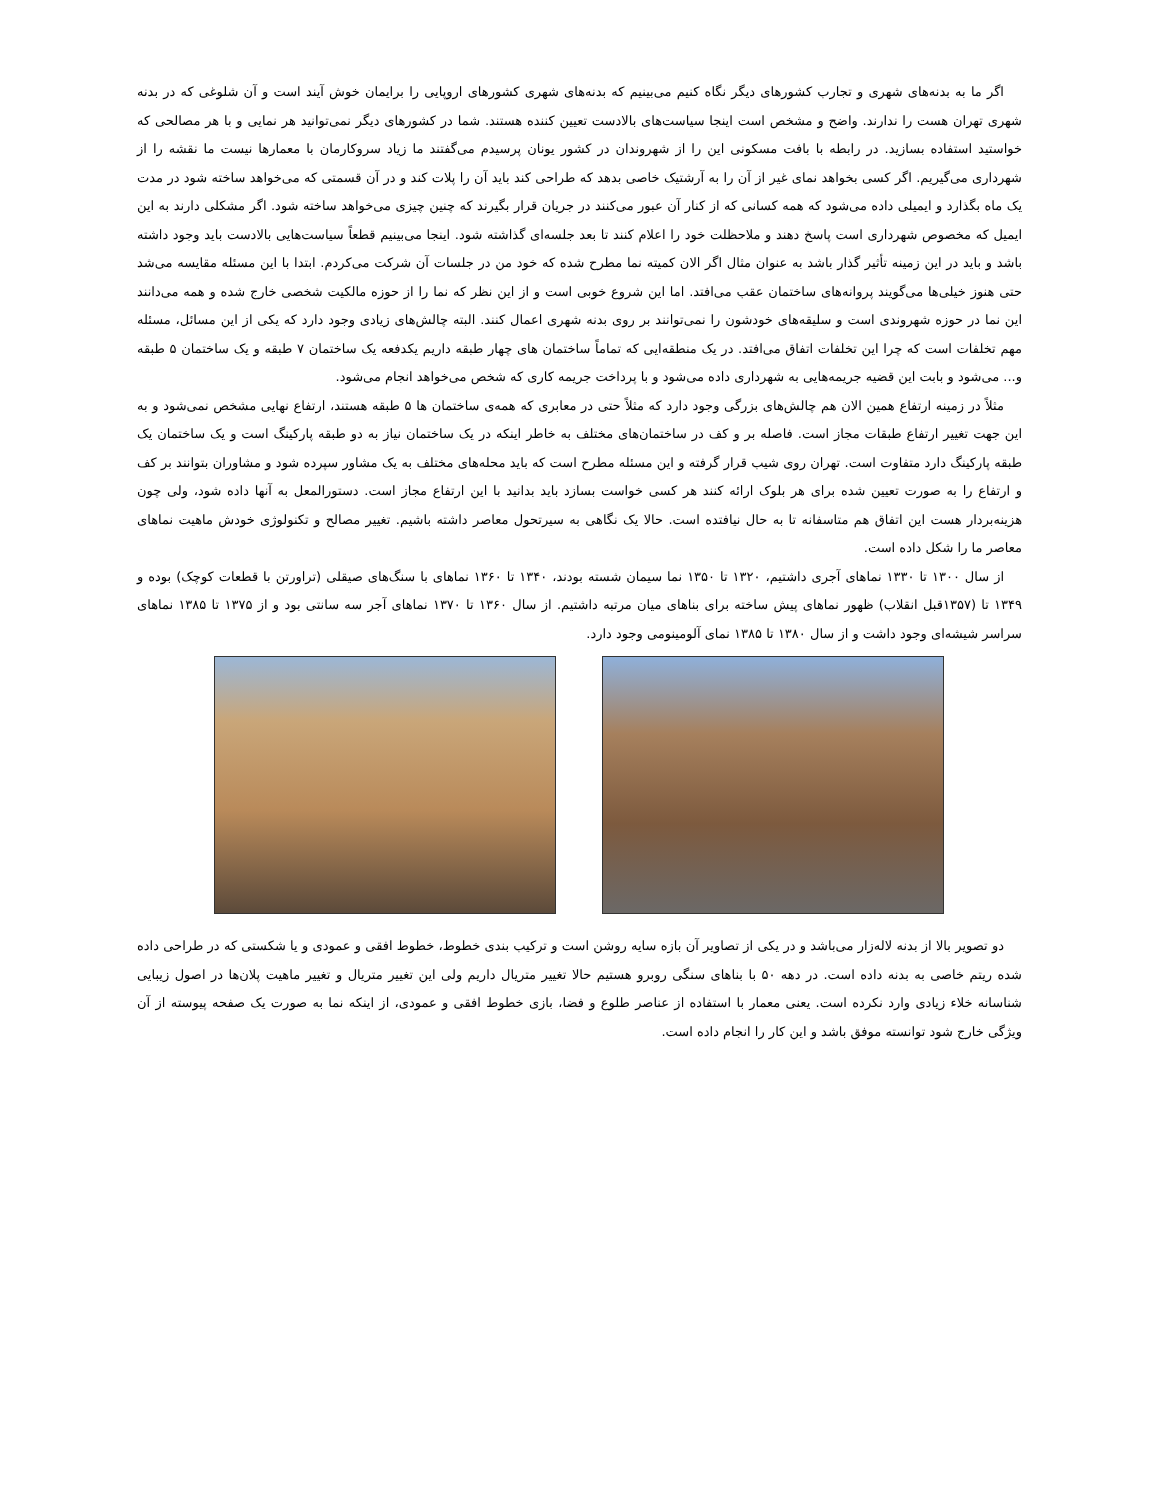اگر ما به بدنه‌های شهری و تجارب کشورهای دیگر نگاه کنیم می‌بینیم که بدنه‌های شهری کشورهای اروپایی را برایمان خوش آیند است و آن شلوغی که در بدنه شهری تهران هست را ندارند. واضح و مشخص است اینجا سیاست‌های بالادست تعیین کننده هستند. شما در کشورهای دیگر نمی‌توانید هر نمایی و با هر مصالحی که خواستید استفاده بسازید. در رابطه با بافت مسکونی این را از شهروندان در کشور یونان پرسیدم می‌گفتند ما زیاد سروکارمان با معمارها نیست ما نقشه را از شهرداری می‌گیریم. اگر کسی بخواهد نمای غیر از آن را به آرشتیک خاصی بدهد که طراحی کند باید آن را پلات کند و در آن قسمتی که می‌خواهد ساخته شود در مدت یک ماه بگذارد و ایمیلی داده می‌شود که همه کسانی که از کنار آن عبور می‌کنند در جریان قرار بگیرند که چنین چیزی می‌خواهد ساخته شود. اگر مشکلی دارند به این ایمیل که مخصوص شهرداری است پاسخ دهند و ملاحظلت خود را اعلام کنند تا بعد جلسه‌ای گذاشته شود. اینجا می‌بینیم قطعاً سیاست‌هایی بالادست باید وجود داشته باشد و باید در این زمینه تأثیر گذار باشد به عنوان مثال اگر الان کمیته نما مطرح شده که خود من در جلسات آن شرکت می‌کردم. ابتدا با این مسئله مقایسه می‌شد حتی هنوز خیلی‌ها می‌گویند پروانه‌های ساختمان عقب می‌افتد. اما این شروع خوبی است و از این نظر که نما را از حوزه مالکیت شخصی خارج شده و همه می‌دانند این نما در حوزه شهروندی است و سلیقه‌های خودشون را نمی‌توانند بر روی بدنه شهری اعمال کنند. البته چالش‌های زیادی وجود دارد که یکی از این مسائل، مسئله مهم تخلفات است که چرا این تخلفات اتفاق می‌افتد. در یک منطقه‌ایی که تماماً ساختمان های چهار طبقه داریم یکدفعه یک ساختمان ۷ طبقه و یک ساختمان ۵ طبقه و... می‌شود و بابت این قضیه جریمه‌هایی به شهرداری داده می‌شود و با پرداخت جریمه کاری که شخص می‌خواهد انجام می‌شود.
مثلاً در زمینه ارتفاع همین الان هم چالش‌های بزرگی وجود دارد که مثلاً حتی در معابری که همه‌ی ساختمان ها ۵ طبقه هستند، ارتفاع نهایی مشخص نمی‌شود و به این جهت تغییر ارتفاع طبقات مجاز است. فاصله بر و کف در ساختمان‌های مختلف به خاطر اینکه در یک ساختمان نیاز به دو طبقه پارکینگ است و یک ساختمان یک طبقه پارکینگ دارد متفاوت است. تهران روی شیب قرار گرفته و این مسئله مطرح است که باید محله‌های مختلف به یک مشاور سپرده شود و مشاوران بتوانند بر کف و ارتفاع را به صورت تعیین شده برای هر بلوک ارائه کنند هر کسی خواست بسازد باید بدانید با این ارتفاع مجاز است. دستورالمعل به آنها داده شود، ولی چون هزینه‌بردار هست این اتفاق هم متاسفانه تا به حال نیافتده است. حالا یک نگاهی به سیرتحول معاصر داشته باشیم. تغییر مصالح و تکنولوژی خودش ماهیت نماهای معاصر ما را شکل داده است.
از سال ۱۳۰۰ تا ۱۳۳۰ نماهای آجری داشتیم، ۱۳۲۰ تا ۱۳۵۰ نما سیمان شسته بودند، ۱۳۴۰ تا ۱۳۶۰ نماهای با سنگ‌های صیقلی (تراورتن با قطعات کوچک) بوده و ۱۳۴۹ تا (۱۳۵۷قبل انقلاب) ظهور نماهای پیش ساخته برای بناهای میان مرتبه داشتیم. از سال ۱۳۶۰ تا ۱۳۷۰ نماهای آجر سه سانتی بود و از ۱۳۷۵ تا ۱۳۸۵ نماهای سراسر شیشه‌ای وجود داشت و از سال ۱۳۸۰ تا ۱۳۸۵ نمای آلومینومی وجود دارد.
دو تصویر بالا از بدنه لاله‌زار می‌باشد و در یکی از تصاویر آن بازه سایه روشن است و ترکیب بندی خطوط، خطوط افقی و عمودی و یا شکستی که در طراحی داده شده ریتم خاصی به بدنه داده است. در دهه ۵۰ با بناهای سنگی روبرو هستیم حالا تغییر متریال داریم ولی این تغییر متریال و تغییر ماهیت پلان‌ها در اصول زیبایی شناسانه خلاء زیادی وارد نکرده است. یعنی معمار با استفاده از عناصر طلوع و فضا، بازی خطوط افقی و عمودی، از اینکه نما به صورت یک صفحه پیوسته از آن ویژگی خارج شود توانسته موفق باشد و این کار را انجام داده است.